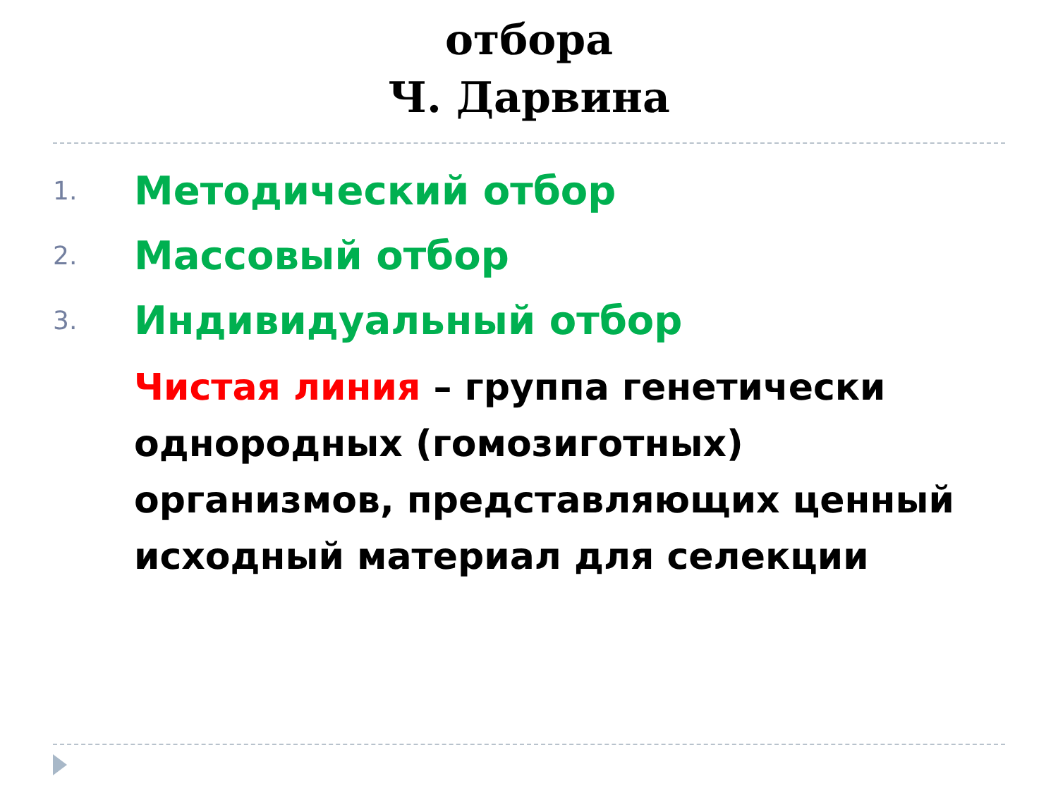отбора
Ч. Дарвина
1. Методический отбор
2. Массовый отбор
3. Индивидуальный отбор
Чистая линия – группа генетически однородных (гомозиготных) организмов, представляющих ценный исходный материал для селекции